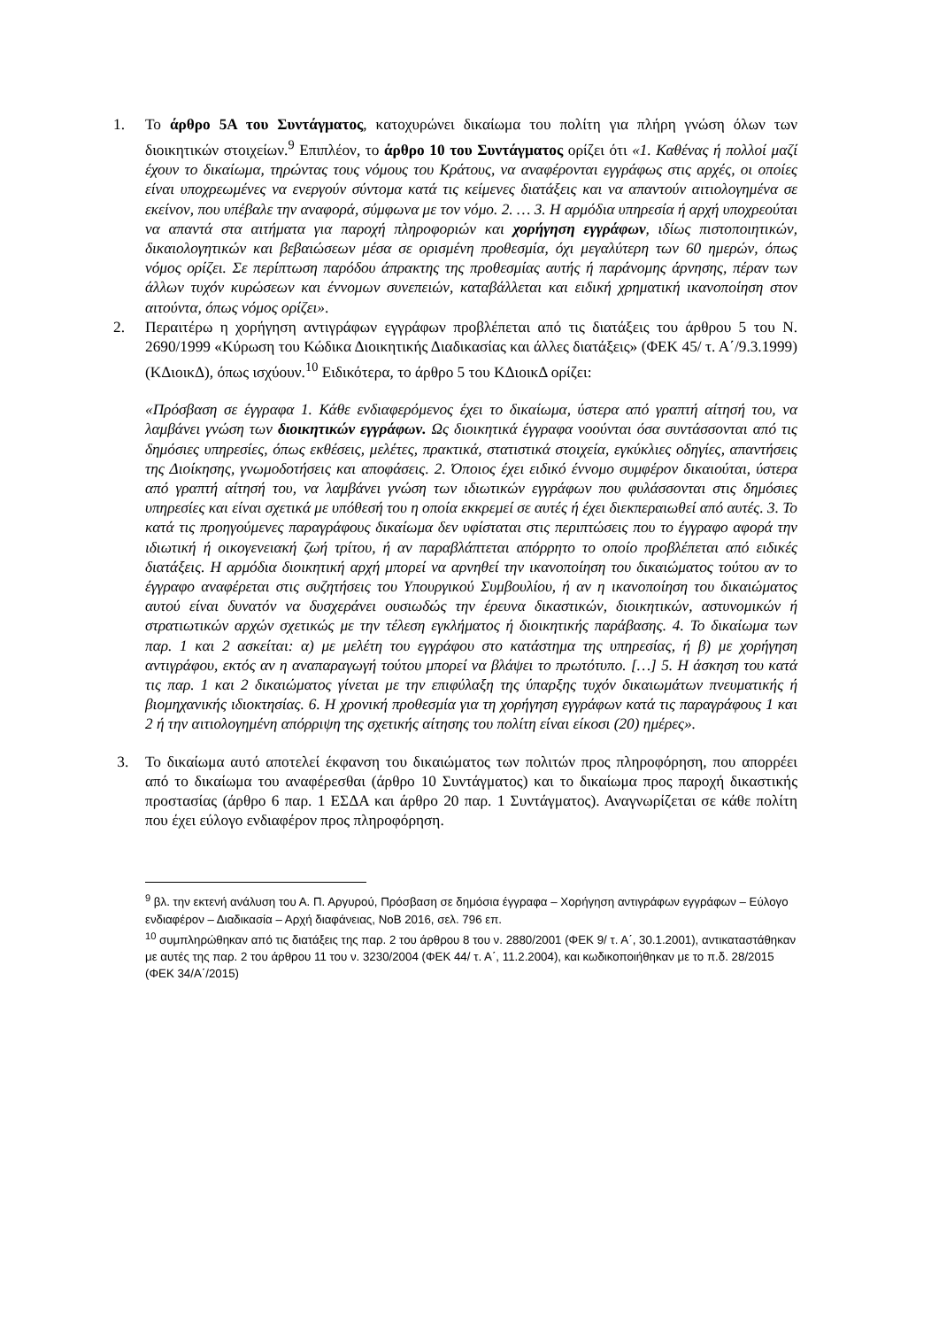1. Το άρθρο 5Α του Συντάγματος, κατοχυρώνει δικαίωμα του πολίτη για πλήρη γνώση όλων των διοικητικών στοιχείων.<sup>9</sup> Επιπλέον, το άρθρο 10 του Συντάγματος ορίζει ότι «1. Καθένας ή πολλοί μαζί έχουν το δικαίωμα, τηρώντας τους νόμους του Κράτους, να αναφέρονται εγγράφως στις αρχές, οι οποίες είναι υποχρεωμένες να ενεργούν σύντομα κατά τις κείμενες διατάξεις και να απαντούν αιτιολογημένα σε εκείνον, που υπέβαλε την αναφορά, σύμφωνα με τον νόμο. 2. … 3. Η αρμόδια υπηρεσία ή αρχή υποχρεούται να απαντά στα αιτήματα για παροχή πληροφοριών και χορήγηση εγγράφων, ιδίως πιστοποιητικών, δικαιολογητικών και βεβαιώσεων μέσα σε ορισμένη προθεσμία, όχι μεγαλύτερη των 60 ημερών, όπως νόμος ορίζει. Σε περίπτωση παρόδου άπρακτης της προθεσμίας αυτής ή παράνομης άρνησης, πέραν των άλλων τυχόν κυρώσεων και έννομων συνεπειών, καταβάλλεται και ειδική χρηματική ικανοποίηση στον αιτούντα, όπως νόμος ορίζει».
2. Περαιτέρω η χορήγηση αντιγράφων εγγράφων προβλέπεται από τις διατάξεις του άρθρου 5 του Ν. 2690/1999 «Κύρωση του Κώδικα Διοικητικής Διαδικασίας και άλλες διατάξεις» (ΦΕΚ 45/ τ. Α΄/9.3.1999) (ΚΔιοικΔ), όπως ισχύουν.<sup>10</sup> Ειδικότερα, το άρθρο 5 του ΚΔιοικΔ ορίζει:
«Πρόσβαση σε έγγραφα 1. Κάθε ενδιαφερόμενος έχει το δικαίωμα, ύστερα από γραπτή αίτησή του, να λαμβάνει γνώση των διοικητικών εγγράφων. Ως διοικητικά έγγραφα νοούνται όσα συντάσσονται από τις δημόσιες υπηρεσίες, όπως εκθέσεις, μελέτες, πρακτικά, στατιστικά στοιχεία, εγκύκλιες οδηγίες, απαντήσεις της Διοίκησης, γνωμοδοτήσεις και αποφάσεις. 2. Όποιος έχει ειδικό έννομο συμφέρον δικαιούται, ύστερα από γραπτή αίτησή του, να λαμβάνει γνώση των ιδιωτικών εγγράφων που φυλάσσονται στις δημόσιες υπηρεσίες και είναι σχετικά με υπόθεσή του η οποία εκκρεμεί σε αυτές ή έχει διεκπεραιωθεί από αυτές. 3. Το κατά τις προηγούμενες παραγράφους δικαίωμα δεν υφίσταται στις περιπτώσεις που το έγγραφο αφορά την ιδιωτική ή οικογενειακή ζωή τρίτου, ή αν παραβλάπτεται απόρρητο το οποίο προβλέπεται από ειδικές διατάξεις. Η αρμόδια διοικητική αρχή μπορεί να αρνηθεί την ικανοποίηση του δικαιώματος τούτου αν το έγγραφο αναφέρεται στις συζητήσεις του Υπουργικού Συμβουλίου, ή αν η ικανοποίηση του δικαιώματος αυτού είναι δυνατόν να δυσχεράνει ουσιωδώς την έρευνα δικαστικών, διοικητικών, αστυνομικών ή στρατιωτικών αρχών σχετικώς με την τέλεση εγκλήματος ή διοικητικής παράβασης. 4. Το δικαίωμα των παρ. 1 και 2 ασκείται: α) με μελέτη του εγγράφου στο κατάστημα της υπηρεσίας, ή β) με χορήγηση αντιγράφου, εκτός αν η αναπαραγωγή τούτου μπορεί να βλάψει το πρωτότυπο. […] 5. Η άσκηση του κατά τις παρ. 1 και 2 δικαιώματος γίνεται με την επιφύλαξη της ύπαρξης τυχόν δικαιωμάτων πνευματικής ή βιομηχανικής ιδιοκτησίας. 6. Η χρονική προθεσμία για τη χορήγηση εγγράφων κατά τις παραγράφους 1 και 2 ή την αιτιολογημένη απόρριψη της σχετικής αίτησης του πολίτη είναι είκοσι (20) ημέρες».
3. Το δικαίωμα αυτό αποτελεί έκφανση του δικαιώματος των πολιτών προς πληροφόρηση, που απορρέει από το δικαίωμα του αναφέρεσθαι (άρθρο 10 Συντάγματος) και το δικαίωμα προς παροχή δικαστικής προστασίας (άρθρο 6 παρ. 1 ΕΣΔΑ και άρθρο 20 παρ. 1 Συντάγματος). Αναγνωρίζεται σε κάθε πολίτη που έχει εύλογο ενδιαφέρον προς πληροφόρηση.
<sup>9</sup> βλ. την εκτενή ανάλυση του Α. Π. Αργυρού, Πρόσβαση σε δημόσια έγγραφα – Χορήγηση αντιγράφων εγγράφων – Εύλογο ενδιαφέρον – Διαδικασία – Αρχή διαφάνειας, ΝοΒ 2016, σελ. 796 επ.
<sup>10</sup> συμπληρώθηκαν από τις διατάξεις της παρ. 2 του άρθρου 8 του ν. 2880/2001 (ΦΕΚ 9/ τ. Α΄, 30.1.2001), αντικαταστάθηκαν με αυτές της παρ. 2 του άρθρου 11 του ν. 3230/2004 (ΦΕΚ 44/ τ. Α΄, 11.2.2004), και κωδικοποιήθηκαν με το π.δ. 28/2015 (ΦΕΚ 34/Α΄/2015)